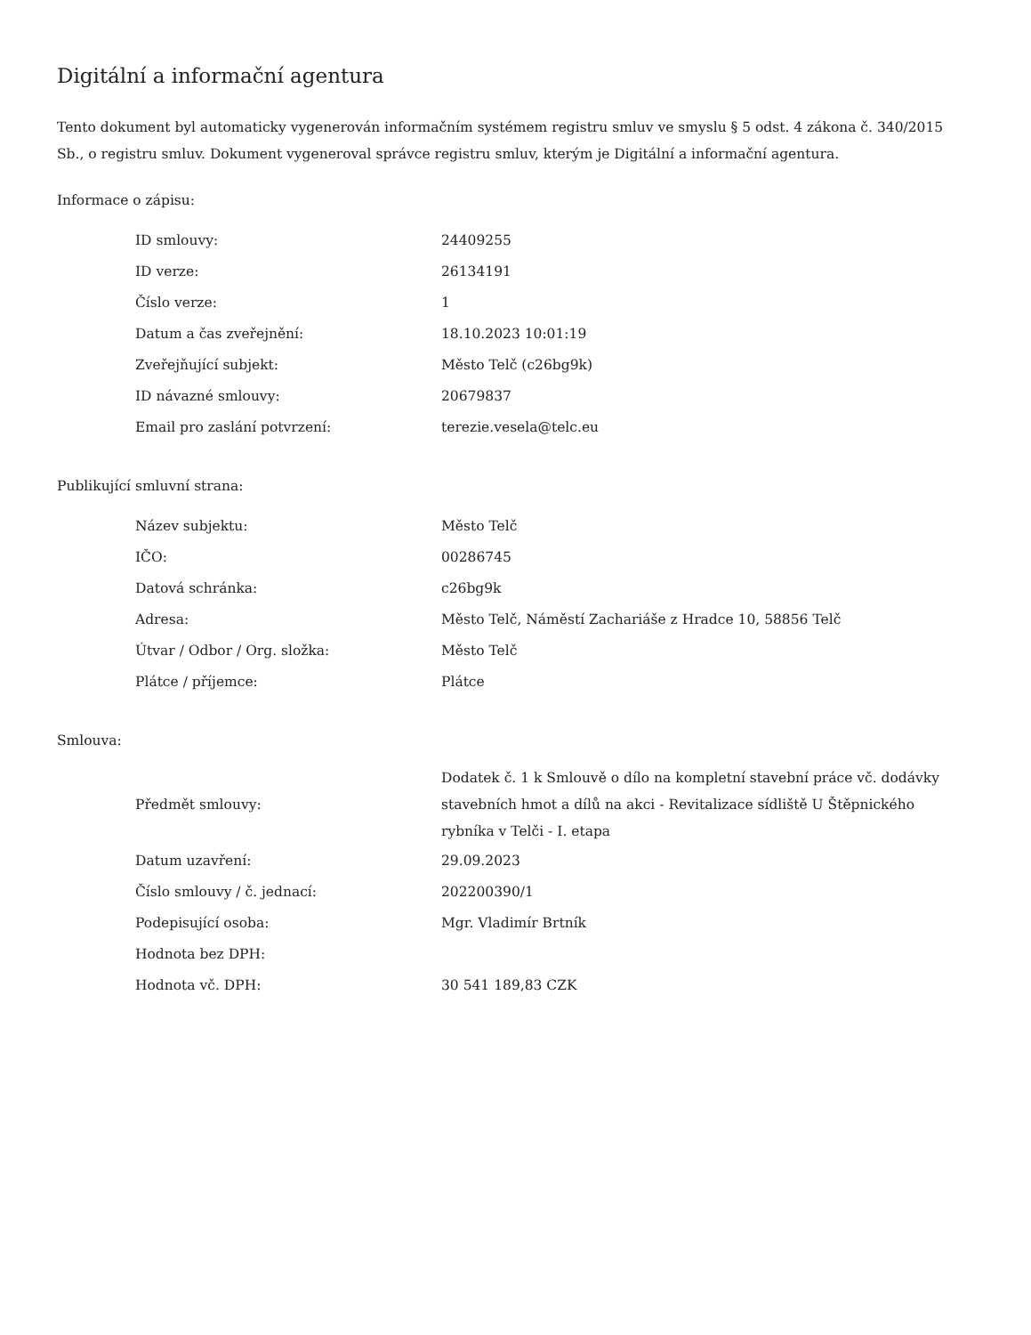Digitální a informační agentura
Tento dokument byl automaticky vygenerován informačním systémem registru smluv ve smyslu § 5 odst. 4 zákona č. 340/2015 Sb., o registru smluv. Dokument vygeneroval správce registru smluv, kterým je Digitální a informační agentura.
Informace o zápisu:
| ID smlouvy: | 24409255 |
| ID verze: | 26134191 |
| Číslo verze: | 1 |
| Datum a čas zveřejnění: | 18.10.2023 10:01:19 |
| Zveřejňující subjekt: | Město Telč (c26bg9k) |
| ID návazné smlouvy: | 20679837 |
| Email pro zaslání potvrzení: | terezie.vesela@telc.eu |
Publikující smluvní strana:
| Název subjektu: | Město Telč |
| IČO: | 00286745 |
| Datová schránka: | c26bg9k |
| Adresa: | Město Telč, Náměstí Zachariáše z Hradce 10, 58856 Telč |
| Útvar / Odbor / Org. složka: | Město Telč |
| Plátce / příjemce: | Plátce |
Smlouva:
| Předmět smlouvy: | Dodatek č. 1 k Smlouvě o dílo na kompletní stavební práce vč. dodávky stavebních hmot a dílů na akci - Revitalizace sídliště U Štěpnického rybníka v Telči - I. etapa |
| Datum uzavření: | 29.09.2023 |
| Číslo smlouvy / č. jednací: | 202200390/1 |
| Podepisující osoba: | Mgr. Vladimír Brtník |
| Hodnota bez DPH: | |
| Hodnota vč. DPH: | 30 541 189,83 CZK |